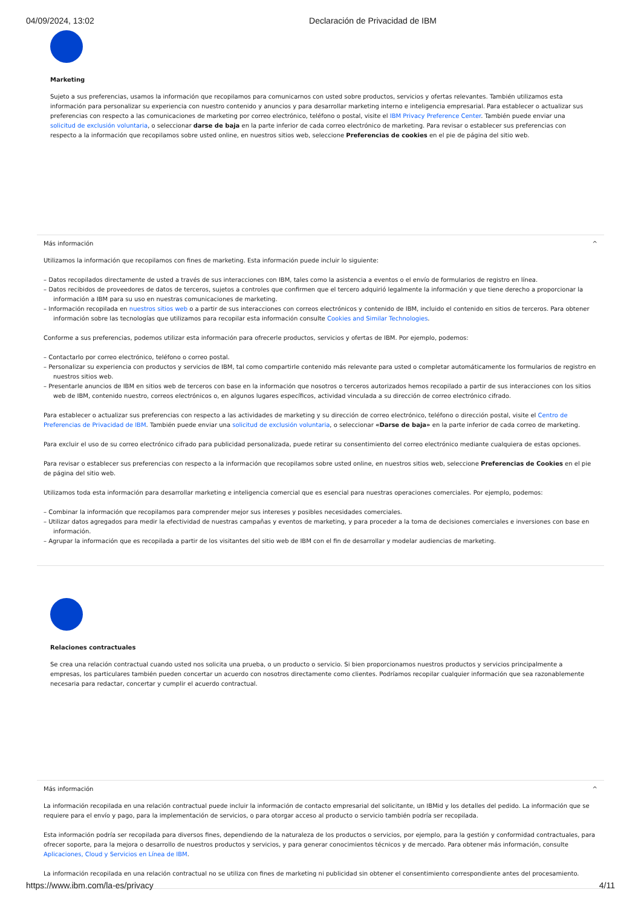04/09/2024, 13:02 Declaración de Privacidad de IBM
Marketing
Sujeto a sus preferencias, usamos la información que recopilamos para comunicarnos con usted sobre productos, servicios y ofertas relevantes. También utilizamos esta información para personalizar su experiencia con nuestro contenido y anuncios y para desarrollar marketing interno e inteligencia empresarial. Para establecer o actualizar sus preferencias con respecto a las comunicaciones de marketing por correo electrónico, teléfono o postal, visite el IBM Privacy Preference Center. También puede enviar una solicitud de exclusión voluntaria, o seleccionar darse de baja en la parte inferior de cada correo electrónico de marketing. Para revisar o establecer sus preferencias con respecto a la información que recopilamos sobre usted online, en nuestros sitios web, seleccione Preferencias de cookies en el pie de página del sitio web.
Más información ^
Utilizamos la información que recopilamos con fines de marketing. Esta información puede incluir lo siguiente:
– Datos recopilados directamente de usted a través de sus interacciones con IBM, tales como la asistencia a eventos o el envío de formularios de registro en línea.
– Datos recibidos de proveedores de datos de terceros, sujetos a controles que confirmen que el tercero adquirió legalmente la información y que tiene derecho a proporcionar la información a IBM para su uso en nuestras comunicaciones de marketing.
– Información recopilada en nuestros sitios web o a partir de sus interacciones con correos electrónicos y contenido de IBM, incluido el contenido en sitios de terceros. Para obtener información sobre las tecnologías que utilizamos para recopilar esta información consulte Cookies and Similar Technologies.
Conforme a sus preferencias, podemos utilizar esta información para ofrecerle productos, servicios y ofertas de IBM. Por ejemplo, podemos:
– Contactarlo por correo electrónico, teléfono o correo postal.
– Personalizar su experiencia con productos y servicios de IBM, tal como compartirle contenido más relevante para usted o completar automáticamente los formularios de registro en nuestros sitios web.
– Presentarle anuncios de IBM en sitios web de terceros con base en la información que nosotros o terceros autorizados hemos recopilado a partir de sus interacciones con los sitios web de IBM, contenido nuestro, correos electrónicos o, en algunos lugares específicos, actividad vinculada a su dirección de correo electrónico cifrado.
Para establecer o actualizar sus preferencias con respecto a las actividades de marketing y su dirección de correo electrónico, teléfono o dirección postal, visite el Centro de Preferencias de Privacidad de IBM. También puede enviar una solicitud de exclusión voluntaria, o seleccionar «Darse de baja» en la parte inferior de cada correo de marketing.
Para excluir el uso de su correo electrónico cifrado para publicidad personalizada, puede retirar su consentimiento del correo electrónico mediante cualquiera de estas opciones.
Para revisar o establecer sus preferencias con respecto a la información que recopilamos sobre usted online, en nuestros sitios web, seleccione Preferencias de Cookies en el pie de página del sitio web.
Utilizamos toda esta información para desarrollar marketing e inteligencia comercial que es esencial para nuestras operaciones comerciales. Por ejemplo, podemos:
– Combinar la información que recopilamos para comprender mejor sus intereses y posibles necesidades comerciales.
– Utilizar datos agregados para medir la efectividad de nuestras campañas y eventos de marketing, y para proceder a la toma de decisiones comerciales e inversiones con base en información.
– Agrupar la información que es recopilada a partir de los visitantes del sitio web de IBM con el fin de desarrollar y modelar audiencias de marketing.
Relaciones contractuales
Se crea una relación contractual cuando usted nos solicita una prueba, o un producto o servicio. Si bien proporcionamos nuestros productos y servicios principalmente a empresas, los particulares también pueden concertar un acuerdo con nosotros directamente como clientes. Podríamos recopilar cualquier información que sea razonablemente necesaria para redactar, concertar y cumplir el acuerdo contractual.
Más información ^
La información recopilada en una relación contractual puede incluir la información de contacto empresarial del solicitante, un IBMid y los detalles del pedido. La información que se requiere para el envío y pago, para la implementación de servicios, o para otorgar acceso al producto o servicio también podría ser recopilada.
Esta información podría ser recopilada para diversos fines, dependiendo de la naturaleza de los productos o servicios, por ejemplo, para la gestión y conformidad contractuales, para ofrecer soporte, para la mejora o desarrollo de nuestros productos y servicios, y para generar conocimientos técnicos y de mercado. Para obtener más información, consulte Aplicaciones, Cloud y Servicios en Línea de IBM.
La información recopilada en una relación contractual no se utiliza con fines de marketing ni publicidad sin obtener el consentimiento correspondiente antes del procesamiento.
https://www.ibm.com/la-es/privacy 4/11